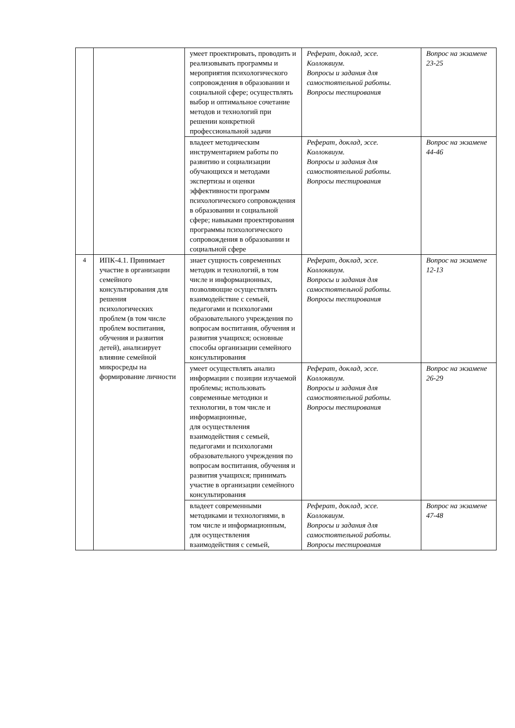| | | умеет проектировать, проводить и реализовывать программы и мероприятия психологического сопровождения в образовании и социальной сфере; осуществлять выбор и оптимальное сочетание методов и технологий при решении конкретной профессиональной задачи | Реферат, доклад, эссе. Коллоквиум. Вопросы и задания для самостоятельной работы. Вопросы тестирования | Вопрос на экзамене 23-25 |
| | | владеет методическим инструментарием работы по развитию и социализации обучающихся и методами экспертизы и оценки эффективности программ психологического сопровождения в образовании и социальной сфере; навыками проектирования программы психологического сопровождения в образовании и социальной сфере | Реферат, доклад, эссе. Коллоквиум. Вопросы и задания для самостоятельной работы. Вопросы тестирования | Вопрос на экзамене 44-46 |
| 4 | ИПК-4.1. Принимает участие в организации семейного консультирования для решения психологических проблем (в том числе проблем воспитания, обучения и развития детей), анализирует влияние семейной микросреды на формирование личности | знает сущность современных методик и технологий, в том числе и информационных, позволяющие осуществлять взаимодействие с семьей, педагогами и психологами образовательного учреждения по вопросам воспитания, обучения и развития учащихся; основные способы организации семейного консультирования | Реферат, доклад, эссе. Коллоквиум. Вопросы и задания для самостоятельной работы. Вопросы тестирования | Вопрос на экзамене 12-13 |
| | | умеет осуществлять анализ информации с позиции изучаемой проблемы; использовать современные методики и технологии, в том числе и информационные, для осуществления взаимодействия с семьей, педагогами и психологами образовательного учреждения по вопросам воспитания, обучения и развития учащихся; принимать участие в организации семейного консультирования | Реферат, доклад, эссе. Коллоквиум. Вопросы и задания для самостоятельной работы. Вопросы тестирования | Вопрос на экзамене 26-29 |
| | | владеет современными методиками и технологиями, в том числе и информационным, для осуществления взаимодействия с семьей, | Реферат, доклад, эссе. Коллоквиум. Вопросы и задания для самостоятельной работы. Вопросы тестирования | Вопрос на экзамене 47-48 |